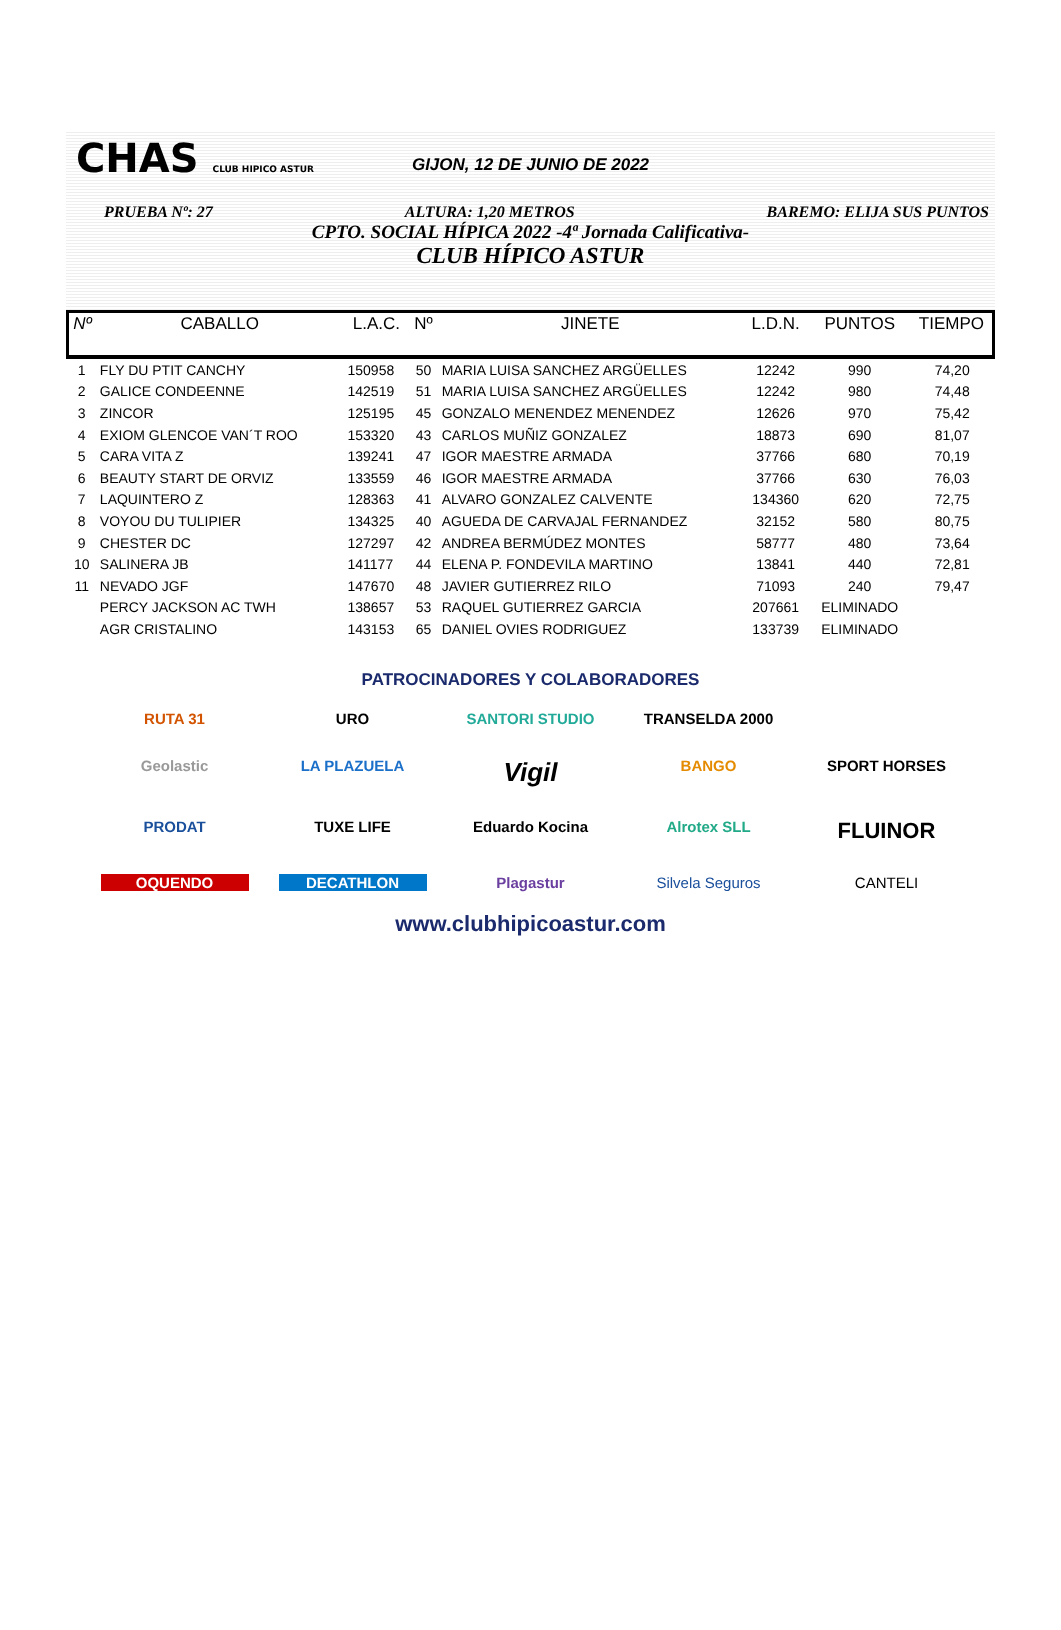CHAS CLUB HIPICO ASTUR
GIJON, 12 DE JUNIO DE 2022
PRUEBA Nº: 27 ALTURA: 1,20 METROS BAREMO: ELIJA SUS PUNTOS
CPTO. SOCIAL HÍPICA 2022 -4ª Jornada Calificativa-
CLUB HÍPICO ASTUR
| Nº | CABALLO | L.A.C. | Nº | JINETE | L.D.N. | PUNTOS | TIEMPO |
| --- | --- | --- | --- | --- | --- | --- | --- |
| 1 | FLY DU PTIT CANCHY | 150958 | 50 | MARIA LUISA SANCHEZ ARGÜELLES | 12242 | 990 | 74,20 |
| 2 | GALICE CONDEENNE | 142519 | 51 | MARIA LUISA SANCHEZ ARGÜELLES | 12242 | 980 | 74,48 |
| 3 | ZINCOR | 125195 | 45 | GONZALO MENENDEZ MENENDEZ | 12626 | 970 | 75,42 |
| 4 | EXIOM GLENCOE VAN´T ROO | 153320 | 43 | CARLOS MUÑIZ GONZALEZ | 18873 | 690 | 81,07 |
| 5 | CARA VITA Z | 139241 | 47 | IGOR MAESTRE ARMADA | 37766 | 680 | 70,19 |
| 6 | BEAUTY START DE ORVIZ | 133559 | 46 | IGOR MAESTRE ARMADA | 37766 | 630 | 76,03 |
| 7 | LAQUINTERO Z | 128363 | 41 | ALVARO GONZALEZ CALVENTE | 134360 | 620 | 72,75 |
| 8 | VOYOU DU TULIPIER | 134325 | 40 | AGUEDA DE CARVAJAL FERNANDEZ | 32152 | 580 | 80,75 |
| 9 | CHESTER DC | 127297 | 42 | ANDREA BERMÚDEZ MONTES | 58777 | 480 | 73,64 |
| 10 | SALINERA JB | 141177 | 44 | ELENA P. FONDEVILA MARTINO | 13841 | 440 | 72,81 |
| 11 | NEVADO JGF | 147670 | 48 | JAVIER GUTIERREZ RILO | 71093 | 240 | 79,47 |
| | PERCY JACKSON AC TWH | 138657 | 53 | RAQUEL GUTIERREZ GARCIA | 207661 | ELIMINADO | |
| | AGR CRISTALINO | 143153 | 65 | DANIEL OVIES RODRIGUEZ | 133739 | ELIMINADO | |
PATROCINADORES Y COLABORADORES
RUTA 31
URO
SANTORI STUDIO
TRANSELDA 2000
Geolastic
LA PLAZUELA
Vigil
BANGO
SPORT HORSES
PRODAT
TUXE LIFE
Eduardo Kocina
Alrotex SLL
FLUINOR
OQUENDO
DECATHLON
Plagastur
Silvela Seguros
CANTELI
www.clubhipicoastur.com